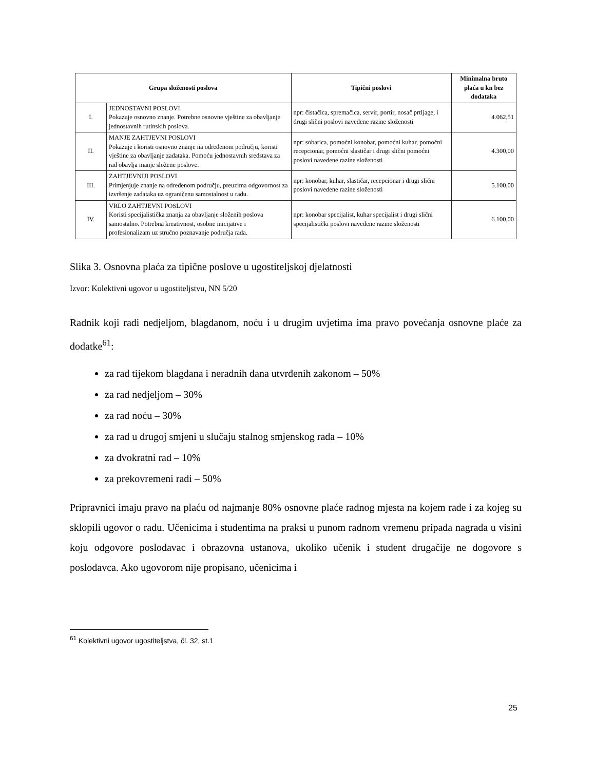| Grupa složenosti poslova | | Tipični poslovi | Minimalna bruto plaća u kn bez dodataka |
| --- | --- | --- | --- |
| I. | JEDNOSTAVNI POSLOVI Pokazuje osnovno znanje. Potrebne osnovne vještine za obavljanje jednostavnih rutinskih poslova. | npr: čistačica, spremačica, servir, portir, nosač prtljage, i drugi slični poslovi navedene razine složenosti | 4.062,51 |
| II. | MANJE ZAHTJEVNI POSLOVI Pokazuje i koristi osnovno znanje na određenom području, koristi vještine za obavljanje zadataka. Pomoću jednostavnih sredstava za rad obavlja manje složene poslove. | npr: sobarica, pomoćni konobar, pomoćni kuhar, pomoćni recepcionar, pomoćni slastičar i drugi slični pomoćni poslovi navedene razine složenosti | 4.300,00 |
| III. | ZAHTJEVNIJI POSLOVI Primjenjuje znanje na određenom području, preuzima odgovornost za izvršenje zadataka uz ograničenu samostalnost u radu. | npr: konobar, kuhar, slastičar, recepcionar i drugi slični poslovi navedene razine složenosti | 5.100,00 |
| IV. | VRLO ZAHTJEVNI POSLOVI Koristi specijalistička znanja za obavljanje složenih poslova samostalno. Potrebna kreativnost, osobne inicijative i profesionalizam uz stručno poznavanje područja rada. | npr: konobar specijalist, kuhar specijalist i drugi slični specijalistički poslovi navedene razine složenosti | 6.100,00 |
Slika 3. Osnovna plaća za tipične poslove u ugostiteljskoj djelatnosti
Izvor: Kolektivni ugovor u ugostiteljstvu, NN 5/20
Radnik koji radi nedjeljom, blagdanom, noću i u drugim uvjetima ima pravo povećanja osnovne plaće za dodatke<sup>61</sup>:
za rad tijekom blagdana i neradnih dana utvrđenih zakonom – 50%
za rad nedjeljom – 30%
za rad noću – 30%
za rad u drugoj smjeni u slučaju stalnog smjenskog rada – 10%
za dvokratni rad – 10%
za prekovremeni radi – 50%
Pripravnici imaju pravo na plaću od najmanje 80% osnovne plaće radnog mjesta na kojem rade i za kojeg su sklopili ugovor o radu. Učenicima i studentima na praksi u punom radnom vremenu pripada nagrada u visini koju odgovore poslodavac i obrazovna ustanova, ukoliko učenik i student drugačije ne dogovore s poslodavca. Ako ugovorom nije propisano, učenicima i
<sup>61</sup> Kolektivni ugovor ugostiteljstva, čl. 32, st.1
25